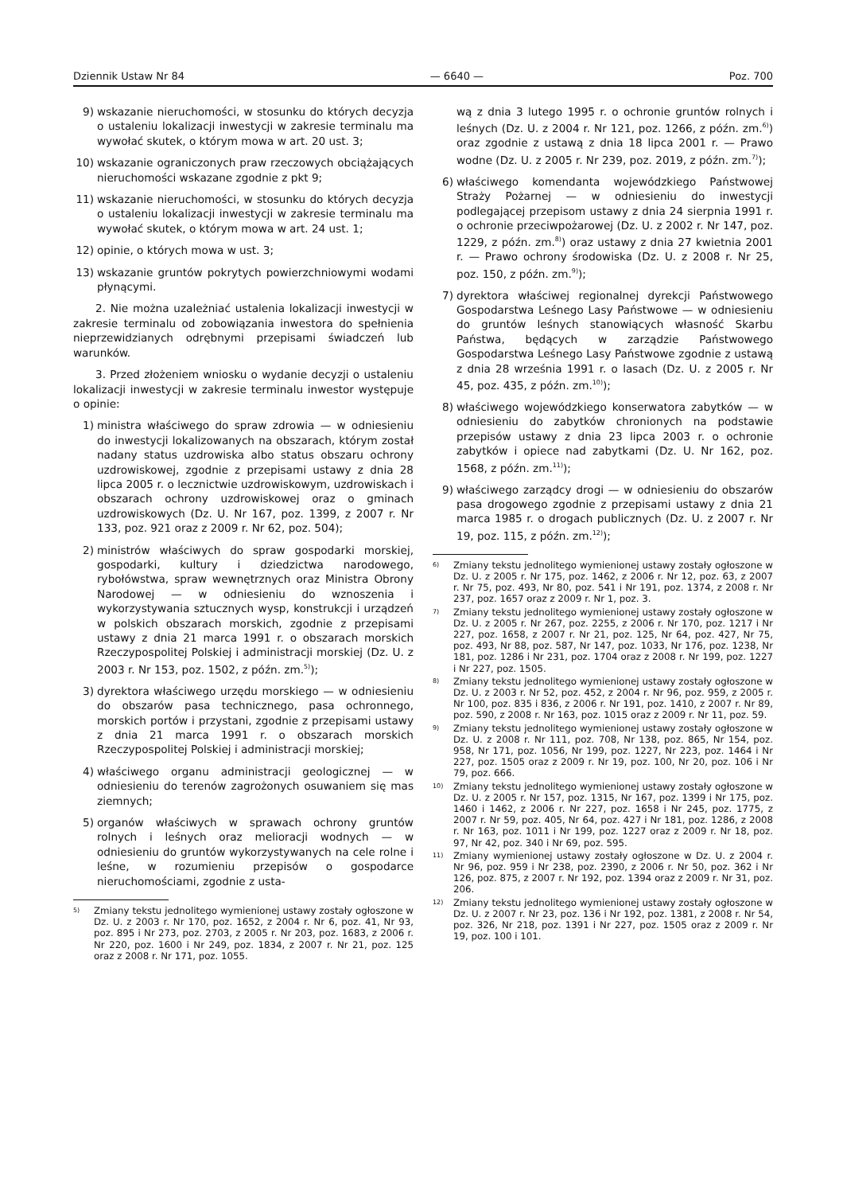Dziennik Ustaw Nr 84 — 6640 — Poz. 700
9) wskazanie nieruchomości, w stosunku do których decyzja o ustaleniu lokalizacji inwestycji w zakresie terminalu ma wywołać skutek, o którym mowa w art. 20 ust. 3;
10) wskazanie ograniczonych praw rzeczowych obciążających nieruchomości wskazane zgodnie z pkt 9;
11) wskazanie nieruchomości, w stosunku do których decyzja o ustaleniu lokalizacji inwestycji w zakresie terminalu ma wywołać skutek, o którym mowa w art. 24 ust. 1;
12) opinie, o których mowa w ust. 3;
13) wskazanie gruntów pokrytych powierzchniowymi wodami płynącymi.
2. Nie można uzależniać ustalenia lokalizacji inwestycji w zakresie terminalu od zobowiązania inwestora do spełnienia nieprzewidzianych odrębnymi przepisami świadczeń lub warunków.
3. Przed złożeniem wniosku o wydanie decyzji o ustaleniu lokalizacji inwestycji w zakresie terminalu inwestor występuje o opinie:
1) ministra właściwego do spraw zdrowia — w odniesieniu do inwestycji lokalizowanych na obszarach, którym został nadany status uzdrowiska albo status obszaru ochrony uzdrowiskowej, zgodnie z przepisami ustawy z dnia 28 lipca 2005 r. o lecznictwie uzdrowiskowym, uzdrowiskach i obszarach ochrony uzdrowiskowej oraz o gminach uzdrowiskowych (Dz. U. Nr 167, poz. 1399, z 2007 r. Nr 133, poz. 921 oraz z 2009 r. Nr 62, poz. 504);
2) ministrów właściwych do spraw gospodarki morskiej, gospodarki, kultury i dziedzictwa narodowego, rybołówstwa, spraw wewnętrznych oraz Ministra Obrony Narodowej — w odniesieniu do wznoszenia i wykorzystywania sztucznych wysp, konstrukcji i urządzeń w polskich obszarach morskich, zgodnie z przepisami ustawy z dnia 21 marca 1991 r. o obszarach morskich Rzeczypospolitej Polskiej i administracji morskiej (Dz. U. z 2003 r. Nr 153, poz. 1502, z późn. zm.<sup>5)</sup>);
3) dyrektora właściwego urzędu morskiego — w odniesieniu do obszarów pasa technicznego, pasa ochronnego, morskich portów i przystani, zgodnie z przepisami ustawy z dnia 21 marca 1991 r. o obszarach morskich Rzeczypospolitej Polskiej i administracji morskiej;
4) właściwego organu administracji geologicznej — w odniesieniu do terenów zagrożonych osuwaniem się mas ziemnych;
5) organów właściwych w sprawach ochrony gruntów rolnych i leśnych oraz melioracji wodnych — w odniesieniu do gruntów wykorzystywanych na cele rolne i leśne, w rozumieniu przepisów o gospodarce nieruchomościami, zgodnie z usta-
<sup>5)</sup> Zmiany tekstu jednolitego wymienionej ustawy zostały ogłoszone w Dz. U. z 2003 r. Nr 170, poz. 1652, z 2004 r. Nr 6, poz. 41, Nr 93, poz. 895 i Nr 273, poz. 2703, z 2005 r. Nr 203, poz. 1683, z 2006 r. Nr 220, poz. 1600 i Nr 249, poz. 1834, z 2007 r. Nr 21, poz. 125 oraz z 2008 r. Nr 171, poz. 1055.
wą z dnia 3 lutego 1995 r. o ochronie gruntów rolnych i leśnych (Dz. U. z 2004 r. Nr 121, poz. 1266, z późn. zm.<sup>6)</sup>) oraz zgodnie z ustawą z dnia 18 lipca 2001 r. — Prawo wodne (Dz. U. z 2005 r. Nr 239, poz. 2019, z późn. zm.<sup>7)</sup>);
6) właściwego komendanta wojewódzkiego Państwowej Straży Pożarnej — w odniesieniu do inwestycji podlegającej przepisom ustawy z dnia 24 sierpnia 1991 r. o ochronie przeciwpożarowej (Dz. U. z 2002 r. Nr 147, poz. 1229, z późn. zm.<sup>8)</sup>) oraz ustawy z dnia 27 kwietnia 2001 r. — Prawo ochrony środowiska (Dz. U. z 2008 r. Nr 25, poz. 150, z późn. zm.<sup>9)</sup>);
7) dyrektora właściwej regionalnej dyrekcji Państwowego Gospodarstwa Leśnego Lasy Państwowe — w odniesieniu do gruntów leśnych stanowiących własność Skarbu Państwa, będących w zarządzie Państwowego Gospodarstwa Leśnego Lasy Państwowe zgodnie z ustawą z dnia 28 września 1991 r. o lasach (Dz. U. z 2005 r. Nr 45, poz. 435, z późn. zm.<sup>10)</sup>);
8) właściwego wojewódzkiego konserwatora zabytków — w odniesieniu do zabytków chronionych na podstawie przepisów ustawy z dnia 23 lipca 2003 r. o ochronie zabytków i opiece nad zabytkami (Dz. U. Nr 162, poz. 1568, z późn. zm.<sup>11)</sup>);
9) właściwego zarządcy drogi — w odniesieniu do obszarów pasa drogowego zgodnie z przepisami ustawy z dnia 21 marca 1985 r. o drogach publicznych (Dz. U. z 2007 r. Nr 19, poz. 115, z późn. zm.<sup>12)</sup>);
<sup>6)</sup> Zmiany tekstu jednolitego wymienionej ustawy zostały ogłoszone w Dz. U. z 2005 r. Nr 175, poz. 1462, z 2006 r. Nr 12, poz. 63, z 2007 r. Nr 75, poz. 493, Nr 80, poz. 541 i Nr 191, poz. 1374, z 2008 r. Nr 237, poz. 1657 oraz z 2009 r. Nr 1, poz. 3.
<sup>7)</sup> Zmiany tekstu jednolitego wymienionej ustawy zostały ogłoszone w Dz. U. z 2005 r. Nr 267, poz. 2255, z 2006 r. Nr 170, poz. 1217 i Nr 227, poz. 1658, z 2007 r. Nr 21, poz. 125, Nr 64, poz. 427, Nr 75, poz. 493, Nr 88, poz. 587, Nr 147, poz. 1033, Nr 176, poz. 1238, Nr 181, poz. 1286 i Nr 231, poz. 1704 oraz z 2008 r. Nr 199, poz. 1227 i Nr 227, poz. 1505.
<sup>8)</sup> Zmiany tekstu jednolitego wymienionej ustawy zostały ogłoszone w Dz. U. z 2003 r. Nr 52, poz. 452, z 2004 r. Nr 96, poz. 959, z 2005 r. Nr 100, poz. 835 i 836, z 2006 r. Nr 191, poz. 1410, z 2007 r. Nr 89, poz. 590, z 2008 r. Nr 163, poz. 1015 oraz z 2009 r. Nr 11, poz. 59.
<sup>9)</sup> Zmiany tekstu jednolitego wymienionej ustawy zostały ogłoszone w Dz. U. z 2008 r. Nr 111, poz. 708, Nr 138, poz. 865, Nr 154, poz. 958, Nr 171, poz. 1056, Nr 199, poz. 1227, Nr 223, poz. 1464 i Nr 227, poz. 1505 oraz z 2009 r. Nr 19, poz. 100, Nr 20, poz. 106 i Nr 79, poz. 666.
<sup>10)</sup> Zmiany tekstu jednolitego wymienionej ustawy zostały ogłoszone w Dz. U. z 2005 r. Nr 157, poz. 1315, Nr 167, poz. 1399 i Nr 175, poz. 1460 i 1462, z 2006 r. Nr 227, poz. 1658 i Nr 245, poz. 1775, z 2007 r. Nr 59, poz. 405, Nr 64, poz. 427 i Nr 181, poz. 1286, z 2008 r. Nr 163, poz. 1011 i Nr 199, poz. 1227 oraz z 2009 r. Nr 18, poz. 97, Nr 42, poz. 340 i Nr 69, poz. 595.
<sup>11)</sup> Zmiany wymienionej ustawy zostały ogłoszone w Dz. U. z 2004 r. Nr 96, poz. 959 i Nr 238, poz. 2390, z 2006 r. Nr 50, poz. 362 i Nr 126, poz. 875, z 2007 r. Nr 192, poz. 1394 oraz z 2009 r. Nr 31, poz. 206.
<sup>12)</sup> Zmiany tekstu jednolitego wymienionej ustawy zostały ogłoszone w Dz. U. z 2007 r. Nr 23, poz. 136 i Nr 192, poz. 1381, z 2008 r. Nr 54, poz. 326, Nr 218, poz. 1391 i Nr 227, poz. 1505 oraz z 2009 r. Nr 19, poz. 100 i 101.